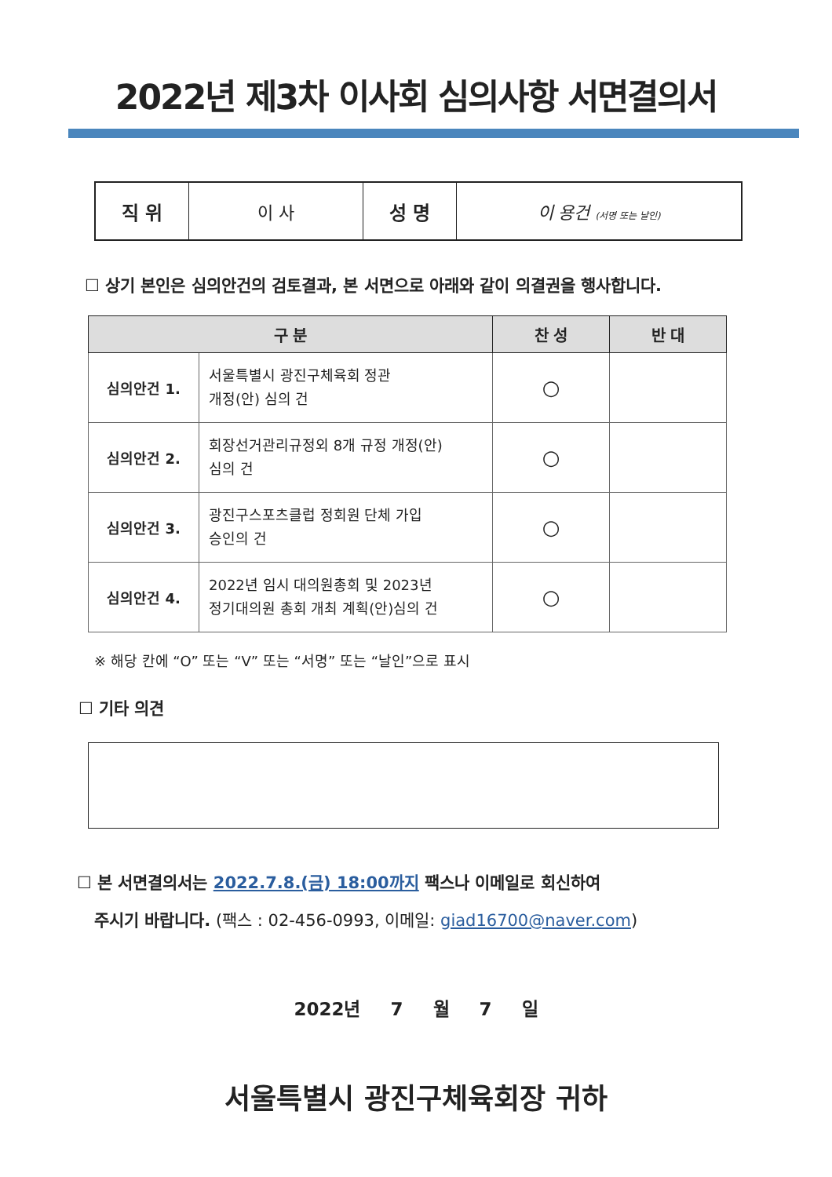2022년 제3차 이사회 심의사항 서면결의서
| 직 위 | 이 사 | 성 명 | 이 용건 (서명 또는 날인) |
☐ 상기 본인은 심의안건의 검토결과, 본 서면으로 아래와 같이 의결권을 행사합니다.
| 구 분 | | 찬 성 | 반 대 |
| --- | --- | --- | --- |
| 심의안건 1. | 서울특별시 광진구체육회 정관 개정(안) 심의 건 | ○ | |
| 심의안건 2. | 회장선거관리규정외 8개 규정 개정(안) 심의 건 | ○ | |
| 심의안건 3. | 광진구스포츠클럽 정회원 단체 가입 승인의 건 | ○ | |
| 심의안건 4. | 2022년 임시 대의원총회 및 2023년 정기대의원 총회 개최 계획(안)심의 건 | ○ | |
※ 해당 칸에 “O” 또는 “V” 또는 “서명” 또는 “날인”으로 표시
☐ 기타 의견
☐ 본 서면결의서는 2022.7.8.(금) 18:00까지 팩스나 이메일로 회신하여
주시기 바랍니다. (팩스 : 02-456-0993, 이메일: giad16700@naver.com)
2022년 7 월 7 일
서울특별시 광진구체육회장 귀하